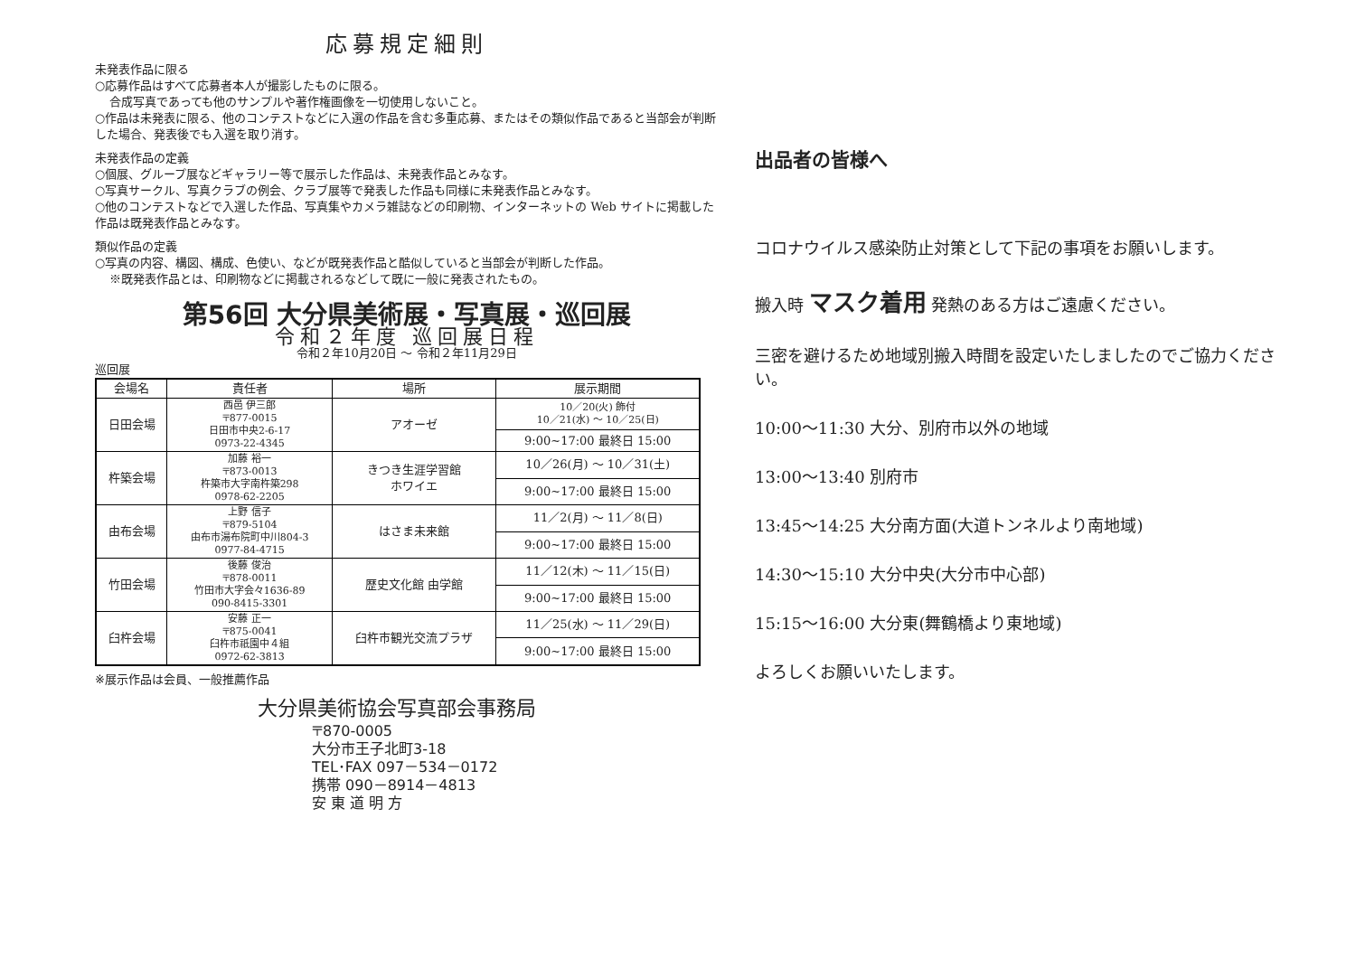応募規定細則
未発表作品に限る
○応募作品はすべて応募者本人が撮影したものに限る。
合成写真であっても他のサンプルや著作権画像を一切使用しないこと。
○作品は未発表に限る、他のコンテストなどに入選の作品を含む多重応募、またはその類似作品であると当部会が判断した場合、発表後でも入選を取り消す。
未発表作品の定義
○個展、グループ展などギャラリー等で展示した作品は、未発表作品とみなす。
○写真サークル、写真クラブの例会、クラブ展等で発表した作品も同様に未発表作品とみなす。
○他のコンテストなどで入選した作品、写真集やカメラ雑誌などの印刷物、インターネットの Web サイトに掲載した作品は既発表作品とみなす。
類似作品の定義
○写真の内容、構図、構成、色使い、などが既発表作品と酷似していると当部会が判断した作品。
※既発表作品とは、印刷物などに掲載されるなどして既に一般に発表されたもの。
第56回 大分県美術展・写真展・巡回展
令和２年度 巡回展日程
令和２年10月20日 ～ 令和２年11月29日
巡回展
| 会場名 | 責任者 | 場所 | 展示期間 |
| --- | --- | --- | --- |
| 日田会場 | 西邑 伊三郎 〒877-0015 日田市中央2-6-17 0973-22-4345 | アオーゼ | 10／20(火) 飾付 10／21(水) ～ 10／25(日) |
| | | | 9:00~17:00 最終日 15:00 |
| 杵築会場 | 加藤 裕一 〒873-0013 杵築市大字南杵築298 0978-62-2205 | きつき生涯学習館 ホワイエ | 10／26(月) ～ 10／31(土) |
| | | | 9:00~17:00 最終日 15:00 |
| 由布会場 | 上野 信子 〒879-5104 由布市湯布院町中川804-3 0977-84-4715 | はさま未来館 | 11／2(月) ～ 11／8(日) |
| | | | 9:00~17:00 最終日 15:00 |
| 竹田会場 | 後藤 俊治 〒878-0011 竹田市大字会々1636-89 090-8415-3301 | 歴史文化館 由学館 | 11／12(木) ～ 11／15(日) |
| | | | 9:00~17:00 最終日 15:00 |
| 臼杵会場 | 安藤 正一 〒875-0041 臼杵市祇園中４組 0972-62-3813 | 臼杵市観光交流プラザ | 11／25(水) ～ 11／29(日) |
| | | | 9:00~17:00 最終日 15:00 |
※展示作品は会員、一般推薦作品
大分県美術協会写真部会事務局
〒870-0005
大分市王子北町3-18
TEL･FAX 097－534－0172
携帯 090－8914－4813
安 東 道 明 方
出品者の皆様へ
コロナウイルス感染防止対策として下記の事項をお願いします。
搬入時 マスク着用 発熱のある方はご遠慮ください。
三密を避けるため地域別搬入時間を設定いたしましたのでご協力ください。
10:00～11:30 大分、別府市以外の地域
13:00～13:40 別府市
13:45～14:25 大分南方面(大道トンネルより南地域)
14:30～15:10 大分中央(大分市中心部)
15:15～16:00 大分東(舞鶴橋より東地域)
よろしくお願いいたします。